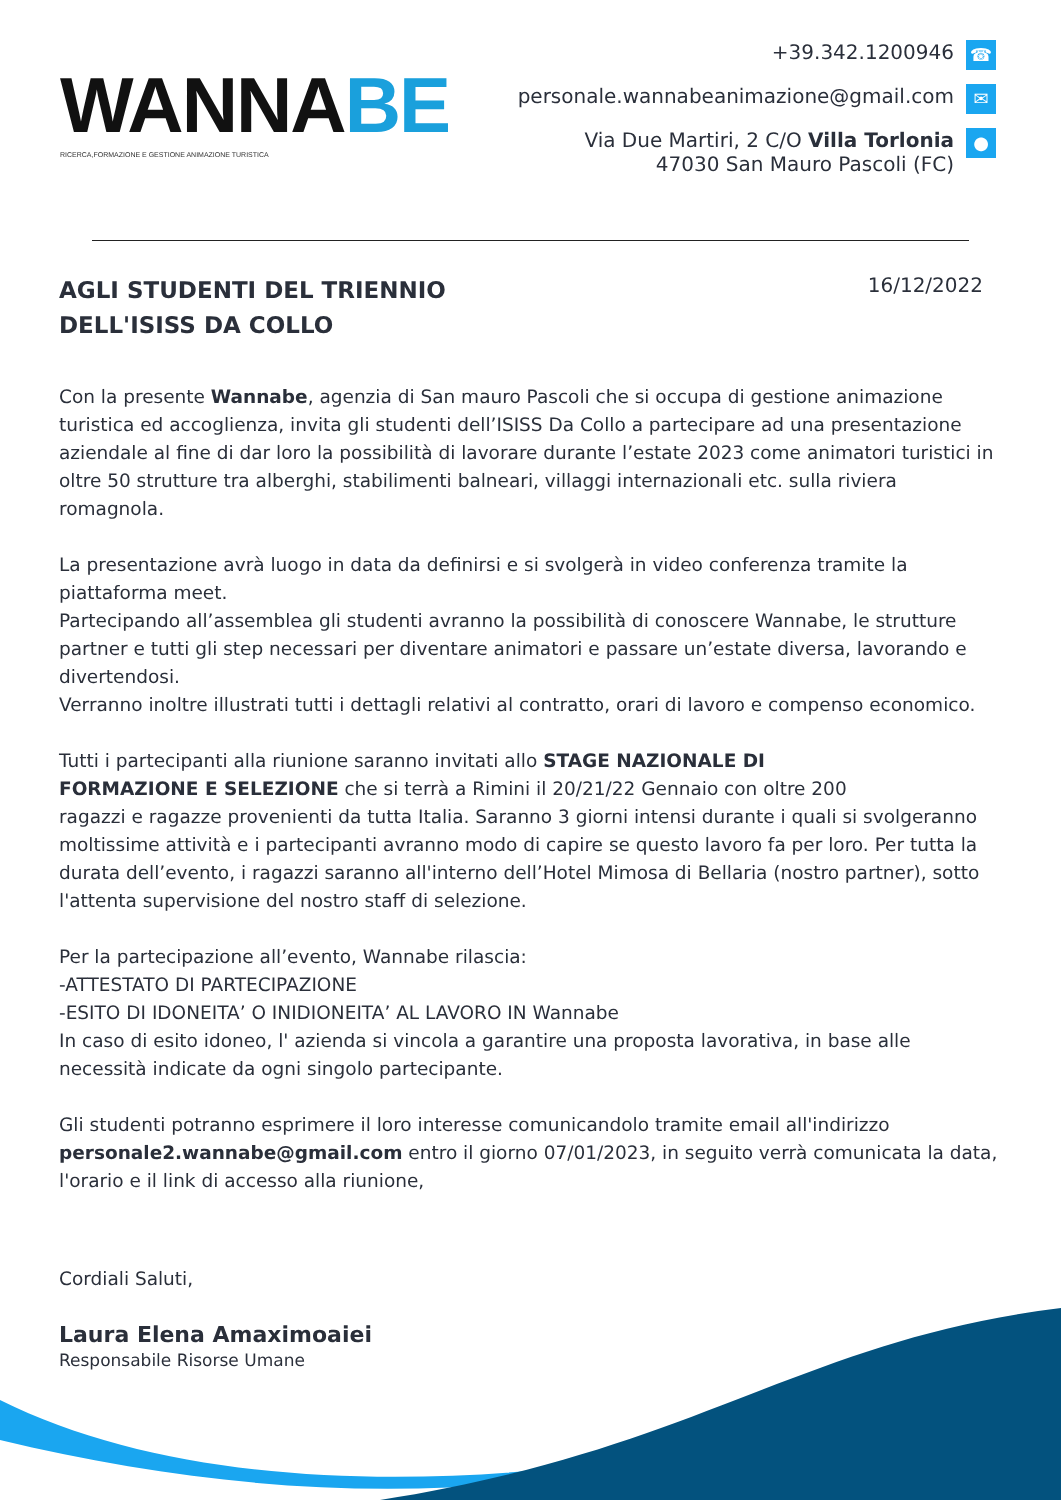WANNA BE
RICERCA,FORMAZIONE E GESTIONE ANIMAZIONE TURISTICA
+39.342.1200946 ☎
personale.wannabeanimazione@gmail.com ✉
Via Due Martiri, 2 C/O Villa Torlonia
47030 San Mauro Pascoli (FC) ●
AGLI STUDENTI DEL TRIENNIO
DELL'ISISS DA COLLO
16/12/2022
Con la presente Wannabe, agenzia di San mauro Pascoli che si occupa di gestione animazione turistica ed accoglienza, invita gli studenti dell’ISISS Da Collo a partecipare ad una presentazione aziendale al fine di dar loro la possibilità di lavorare durante l’estate 2023 come animatori turistici in oltre 50 strutture tra alberghi, stabilimenti balneari, villaggi internazionali etc. sulla riviera romagnola.
La presentazione avrà luogo in data da definirsi e si svolgerà in video conferenza tramite la piattaforma meet.
Partecipando all’assemblea gli studenti avranno la possibilità di conoscere Wannabe, le strutture partner e tutti gli step necessari per diventare animatori e passare un’estate diversa, lavorando e divertendosi.
Verranno inoltre illustrati tutti i dettagli relativi al contratto, orari di lavoro e compenso economico.
Tutti i partecipanti alla riunione saranno invitati allo STAGE NAZIONALE DI
FORMAZIONE E SELEZIONE che si terrà a Rimini il 20/21/22 Gennaio con oltre 200
ragazzi e ragazze provenienti da tutta Italia. Saranno 3 giorni intensi durante i quali si svolgeranno moltissime attività e i partecipanti avranno modo di capire se questo lavoro fa per loro. Per tutta la durata dell’evento, i ragazzi saranno all'interno dell’Hotel Mimosa di Bellaria (nostro partner), sotto l'attenta supervisione del nostro staff di selezione.
Per la partecipazione all’evento, Wannabe rilascia:
-ATTESTATO DI PARTECIPAZIONE
-ESITO DI IDONEITA’ O INIDIONEITA’ AL LAVORO IN Wannabe
In caso di esito idoneo, l' azienda si vincola a garantire una proposta lavorativa, in base alle necessità indicate da ogni singolo partecipante.
Gli studenti potranno esprimere il loro interesse comunicandolo tramite email all'indirizzo personale2.wannabe@gmail.com entro il giorno 07/01/2023, in seguito verrà comunicata la data, l'orario e il link di accesso alla riunione,
Cordiali Saluti,
Laura Elena Amaximoaiei
Responsabile Risorse Umane